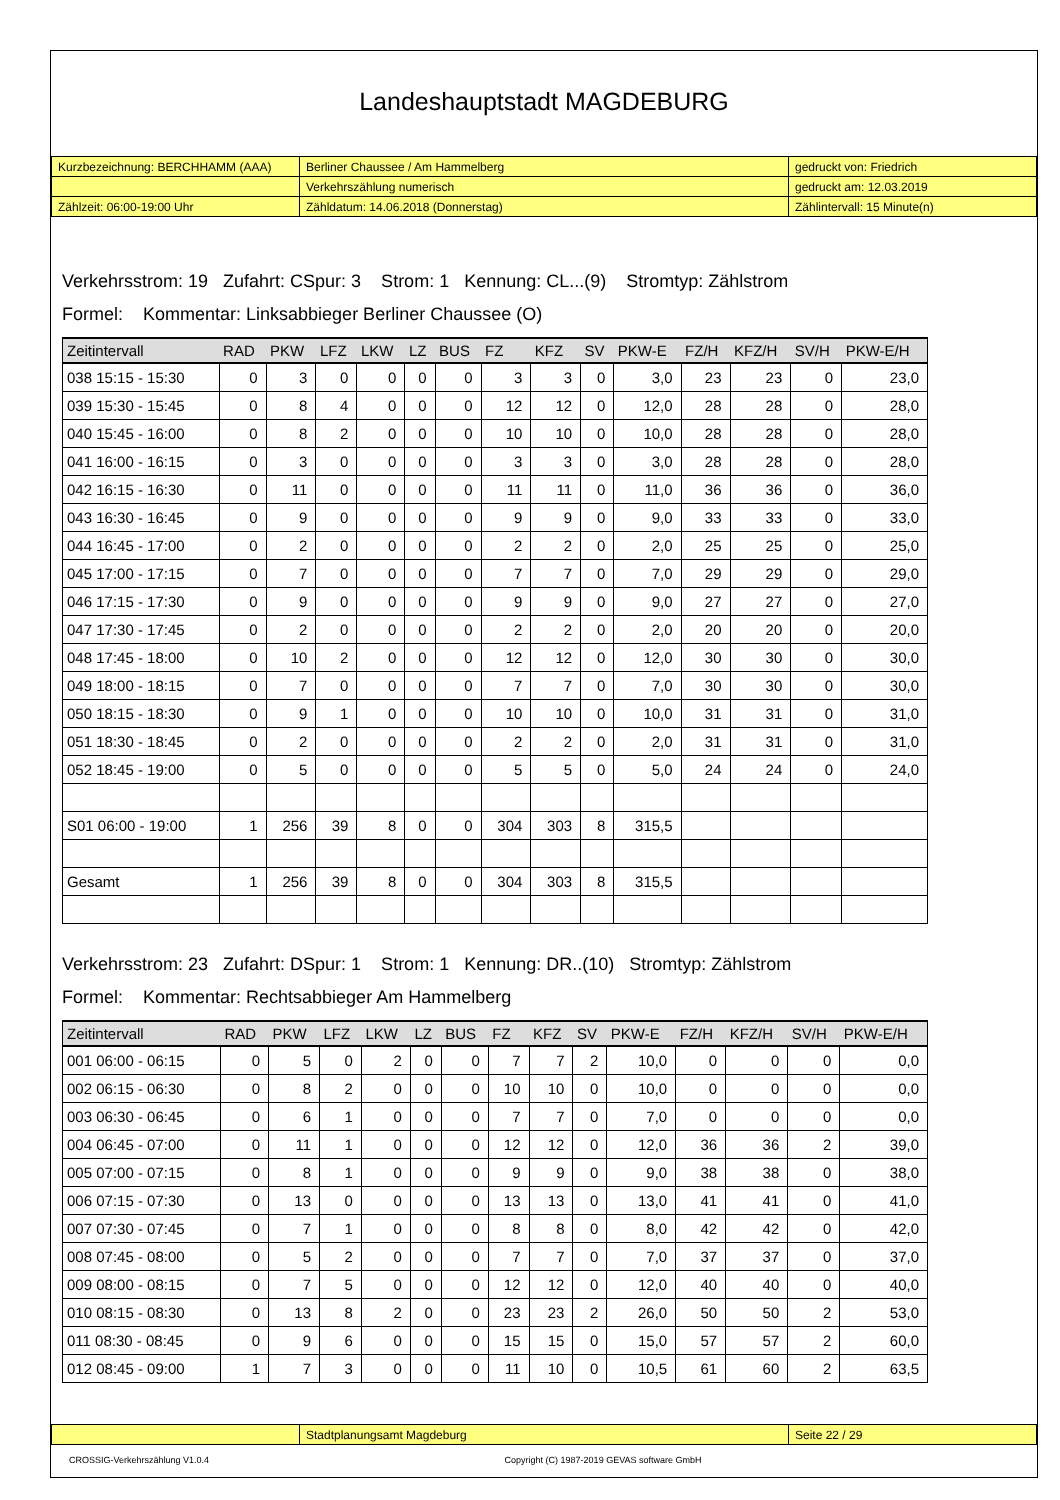Landeshauptstadt MAGDEBURG
| Kurzbezeichnung: BERCHHAMM (AAA) | Berliner Chaussee / Am Hammelberg | gedruckt von: Friedrich |
| | Verkehrszählung numerisch | gedruckt am: 12.03.2019 |
| Zählzeit: 06:00-19:00 Uhr | Zähldatum: 14.06.2018 (Donnerstag) | Zählintervall: 15 Minute(n) |
Verkehrsstrom: 19 Zufahrt: CSpur: 3 Strom: 1 Kennung: CL...(9) Stromtyp: Zählstrom
Formel: Kommentar: Linksabbieger Berliner Chaussee (O)
| Zeitintervall | RAD | PKW | LFZ | LKW | LZ | BUS | FZ | KFZ | SV | PKW-E | FZ/H | KFZ/H | SV/H | PKW-E/H |
| --- | --- | --- | --- | --- | --- | --- | --- | --- | --- | --- | --- | --- | --- | --- |
| 038 15:15 - 15:30 | 0 | 3 | 0 | 0 | 0 | 0 | 3 | 3 | 0 | 3,0 | 23 | 23 | 0 | 23,0 |
| 039 15:30 - 15:45 | 0 | 8 | 4 | 0 | 0 | 0 | 12 | 12 | 0 | 12,0 | 28 | 28 | 0 | 28,0 |
| 040 15:45 - 16:00 | 0 | 8 | 2 | 0 | 0 | 0 | 10 | 10 | 0 | 10,0 | 28 | 28 | 0 | 28,0 |
| 041 16:00 - 16:15 | 0 | 3 | 0 | 0 | 0 | 0 | 3 | 3 | 0 | 3,0 | 28 | 28 | 0 | 28,0 |
| 042 16:15 - 16:30 | 0 | 11 | 0 | 0 | 0 | 0 | 11 | 11 | 0 | 11,0 | 36 | 36 | 0 | 36,0 |
| 043 16:30 - 16:45 | 0 | 9 | 0 | 0 | 0 | 0 | 9 | 9 | 0 | 9,0 | 33 | 33 | 0 | 33,0 |
| 044 16:45 - 17:00 | 0 | 2 | 0 | 0 | 0 | 0 | 2 | 2 | 0 | 2,0 | 25 | 25 | 0 | 25,0 |
| 045 17:00 - 17:15 | 0 | 7 | 0 | 0 | 0 | 0 | 7 | 7 | 0 | 7,0 | 29 | 29 | 0 | 29,0 |
| 046 17:15 - 17:30 | 0 | 9 | 0 | 0 | 0 | 0 | 9 | 9 | 0 | 9,0 | 27 | 27 | 0 | 27,0 |
| 047 17:30 - 17:45 | 0 | 2 | 0 | 0 | 0 | 0 | 2 | 2 | 0 | 2,0 | 20 | 20 | 0 | 20,0 |
| 048 17:45 - 18:00 | 0 | 10 | 2 | 0 | 0 | 0 | 12 | 12 | 0 | 12,0 | 30 | 30 | 0 | 30,0 |
| 049 18:00 - 18:15 | 0 | 7 | 0 | 0 | 0 | 0 | 7 | 7 | 0 | 7,0 | 30 | 30 | 0 | 30,0 |
| 050 18:15 - 18:30 | 0 | 9 | 1 | 0 | 0 | 0 | 10 | 10 | 0 | 10,0 | 31 | 31 | 0 | 31,0 |
| 051 18:30 - 18:45 | 0 | 2 | 0 | 0 | 0 | 0 | 2 | 2 | 0 | 2,0 | 31 | 31 | 0 | 31,0 |
| 052 18:45 - 19:00 | 0 | 5 | 0 | 0 | 0 | 0 | 5 | 5 | 0 | 5,0 | 24 | 24 | 0 | 24,0 |
| S01 06:00 - 19:00 | 1 | 256 | 39 | 8 | 0 | 0 | 304 | 303 | 8 | 315,5 | | | | |
| Gesamt | 1 | 256 | 39 | 8 | 0 | 0 | 304 | 303 | 8 | 315,5 | | | | |
Verkehrsstrom: 23 Zufahrt: DSpur: 1 Strom: 1 Kennung: DR..(10) Stromtyp: Zählstrom
Formel: Kommentar: Rechtsabbieger Am Hammelberg
| Zeitintervall | RAD | PKW | LFZ | LKW | LZ | BUS | FZ | KFZ | SV | PKW-E | FZ/H | KFZ/H | SV/H | PKW-E/H |
| --- | --- | --- | --- | --- | --- | --- | --- | --- | --- | --- | --- | --- | --- | --- |
| 001 06:00 - 06:15 | 0 | 5 | 0 | 2 | 0 | 0 | 7 | 7 | 2 | 10,0 | 0 | 0 | 0 | 0,0 |
| 002 06:15 - 06:30 | 0 | 8 | 2 | 0 | 0 | 0 | 10 | 10 | 0 | 10,0 | 0 | 0 | 0 | 0,0 |
| 003 06:30 - 06:45 | 0 | 6 | 1 | 0 | 0 | 0 | 7 | 7 | 0 | 7,0 | 0 | 0 | 0 | 0,0 |
| 004 06:45 - 07:00 | 0 | 11 | 1 | 0 | 0 | 0 | 12 | 12 | 0 | 12,0 | 36 | 36 | 2 | 39,0 |
| 005 07:00 - 07:15 | 0 | 8 | 1 | 0 | 0 | 0 | 9 | 9 | 0 | 9,0 | 38 | 38 | 0 | 38,0 |
| 006 07:15 - 07:30 | 0 | 13 | 0 | 0 | 0 | 0 | 13 | 13 | 0 | 13,0 | 41 | 41 | 0 | 41,0 |
| 007 07:30 - 07:45 | 0 | 7 | 1 | 0 | 0 | 0 | 8 | 8 | 0 | 8,0 | 42 | 42 | 0 | 42,0 |
| 008 07:45 - 08:00 | 0 | 5 | 2 | 0 | 0 | 0 | 7 | 7 | 0 | 7,0 | 37 | 37 | 0 | 37,0 |
| 009 08:00 - 08:15 | 0 | 7 | 5 | 0 | 0 | 0 | 12 | 12 | 0 | 12,0 | 40 | 40 | 0 | 40,0 |
| 010 08:15 - 08:30 | 0 | 13 | 8 | 2 | 0 | 0 | 23 | 23 | 2 | 26,0 | 50 | 50 | 2 | 53,0 |
| 011 08:30 - 08:45 | 0 | 9 | 6 | 0 | 0 | 0 | 15 | 15 | 0 | 15,0 | 57 | 57 | 2 | 60,0 |
| 012 08:45 - 09:00 | 1 | 7 | 3 | 0 | 0 | 0 | 11 | 10 | 0 | 10,5 | 61 | 60 | 2 | 63,5 |
| | Stadtplanungsamt Magdeburg | Seite 22 / 29 |
CROSSIG-Verkehrszählung V1.0.4 Copyright (C) 1987-2019 GEVAS software GmbH